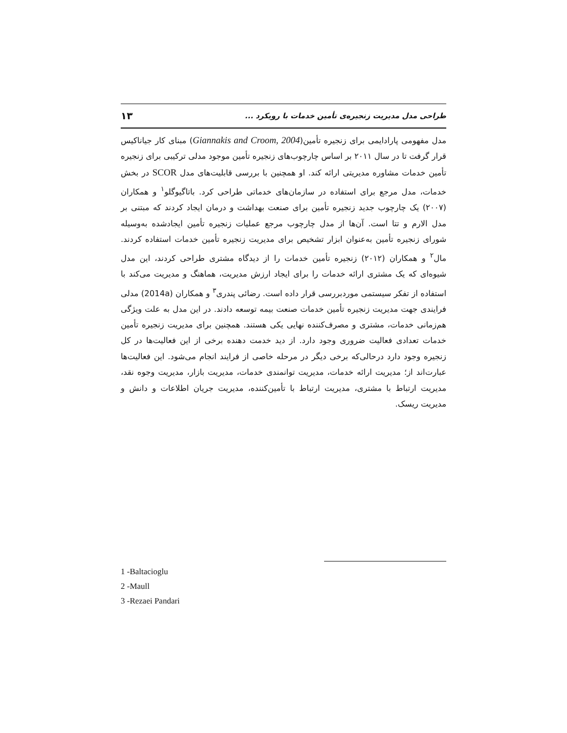طراحی مدل مدیریت زنجیره‌ی تأمین خدمات با رویکرد ... ۱۳
مدل مفهومی پارادایمی برای زنجیره تأمین(Giannakis and Croom, 2004) مبنای کار جیاناکیس قرار گرفت تا در سال ۲۰۱۱ بر اساس چارچوب‌های زنجیره تأمین موجود مدلی ترکیبی برای زنجیره تأمین خدمات مشاوره مدیریتی ارائه کند. او همچنین با بررسی قابلیت‌های مدل SCOR در بخش خدمات، مدل مرجع برای استفاده در سازمان‌های خدماتی طراحی کرد. باتاگیوگلو<sup>۱</sup> و همکاران (۲۰۰۷) یک چارچوب جدید زنجیره تأمین برای صنعت بهداشت و درمان ایجاد کردند که مبتنی بر مدل الارم و تتا است. آن‌ها از مدل چارچوب مرجع عملیات زنجیره تأمین ایجادشده به‌وسیله شورای زنجیره تأمین به‌عنوان ابزار تشخیص برای مدیریت زنجیره تأمین خدمات استفاده کردند. مال<sup>۲</sup> و همکاران (۲۰۱۲) زنجیره تأمین خدمات را از دیدگاه مشتری طراحی کردند، این مدل شیوه‌ای که یک مشتری ارائه خدمات را برای ایجاد ارزش مدیریت، هماهنگ و مدیریت می‌کند با استفاده از تفکر سیستمی موردبررسی قرار داده است. رضائی پندری<sup>۳</sup> و همکاران (2014a) مدلی فرایندی جهت مدیریت زنجیره تأمین خدمات صنعت بیمه توسعه دادند. در این مدل به علت ویژگی هم‌زمانی خدمات، مشتری و مصرف‌کننده نهایی یکی هستند. همچنین برای مدیریت زنجیره تأمین خدمات تعدادی فعالیت ضروری وجود دارد. از دید خدمت دهنده برخی از این فعالیت‌ها در کل زنجیره وجود دارد درحالی‌که برخی دیگر در مرحله خاصی از فرایند انجام می‌شود. این فعالیت‌ها عبارت‌اند از؛ مدیریت ارائه خدمات، مدیریت توانمندی خدمات، مدیریت بازار، مدیریت وجوه نقد، مدیریت ارتباط با مشتری، مدیریت ارتباط با تأمین‌کننده، مدیریت جریان اطلاعات و دانش و مدیریت ریسک.
1 -Baltacioglu
2 -Maull
3 -Rezaei Pandari